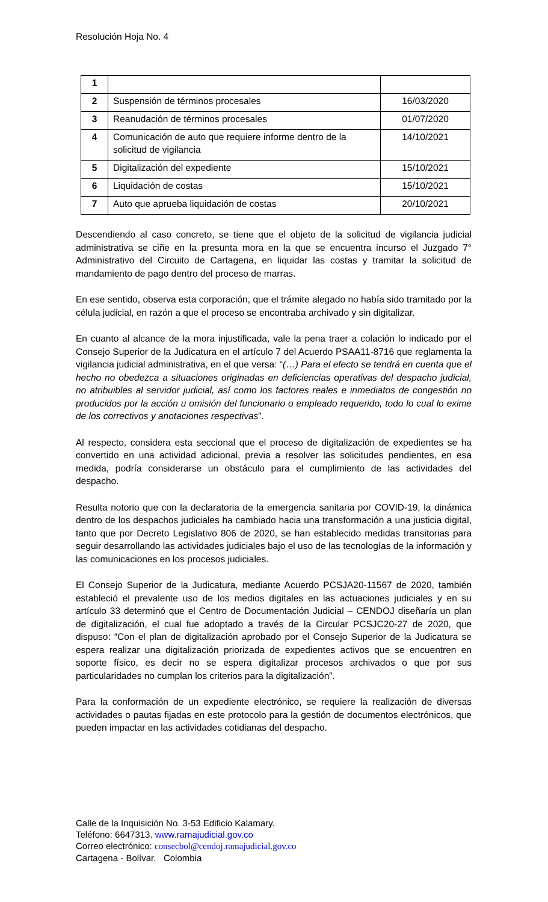Resolución Hoja No. 4
| 1 | | |
| 2 | Suspensión de términos procesales | 16/03/2020 |
| 3 | Reanudación de términos procesales | 01/07/2020 |
| 4 | Comunicación de auto que requiere informe dentro de la solicitud de vigilancia | 14/10/2021 |
| 5 | Digitalización del expediente | 15/10/2021 |
| 6 | Liquidación de costas | 15/10/2021 |
| 7 | Auto que aprueba liquidación de costas | 20/10/2021 |
Descendiendo al caso concreto, se tiene que el objeto de la solicitud de vigilancia judicial administrativa se ciñe en la presunta mora en la que se encuentra incurso el Juzgado 7° Administrativo del Circuito de Cartagena, en liquidar las costas y tramitar la solicitud de mandamiento de pago dentro del proceso de marras.
En ese sentido, observa esta corporación, que el trámite alegado no había sido tramitado por la célula judicial, en razón a que el proceso se encontraba archivado y sin digitalizar.
En cuanto al alcance de la mora injustificada, vale la pena traer a colación lo indicado por el Consejo Superior de la Judicatura en el artículo 7 del Acuerdo PSAA11-8716 que reglamenta la vigilancia judicial administrativa, en el que versa: “(…) Para el efecto se tendrá en cuenta que el hecho no obedezca a situaciones originadas en deficiencias operativas del despacho judicial, no atribuibles al servidor judicial, así como los factores reales e inmediatos de congestión no producidos por la acción u omisión del funcionario o empleado requerido, todo lo cual lo exime de los correctivos y anotaciones respectivas”.
Al respecto, considera esta seccional que el proceso de digitalización de expedientes se ha convertido en una actividad adicional, previa a resolver las solicitudes pendientes, en esa medida, podría considerarse un obstáculo para el cumplimiento de las actividades del despacho.
Resulta notorio que con la declaratoria de la emergencia sanitaria por COVID-19, la dinámica dentro de los despachos judiciales ha cambiado hacia una transformación a una justicia digital, tanto que por Decreto Legislativo 806 de 2020, se han establecido medidas transitorias para seguir desarrollando las actividades judiciales bajo el uso de las tecnologías de la información y las comunicaciones en los procesos judiciales.
El Consejo Superior de la Judicatura, mediante Acuerdo PCSJA20-11567 de 2020, también estableció el prevalente uso de los medios digitales en las actuaciones judiciales y en su artículo 33 determinó que el Centro de Documentación Judicial – CENDOJ diseñaría un plan de digitalización, el cual fue adoptado a través de la Circular PCSJC20-27 de 2020, que dispuso: “Con el plan de digitalización aprobado por el Consejo Superior de la Judicatura se espera realizar una digitalización priorizada de expedientes activos que se encuentren en soporte físico, es decir no se espera digitalizar procesos archivados o que por sus particularidades no cumplan los criterios para la digitalización”.
Para la conformación de un expediente electrónico, se requiere la realización de diversas actividades o pautas fijadas en este protocolo para la gestión de documentos electrónicos, que pueden impactar en las actividades cotidianas del despacho.
Calle de la Inquisición No. 3-53 Edificio Kalamary.
Teléfono: 6647313. www.ramajudicial.gov.co
Correo electrónico: consecbol@cendoj.ramajudicial.gov.co
Cartagena - Bolívar. Colombia